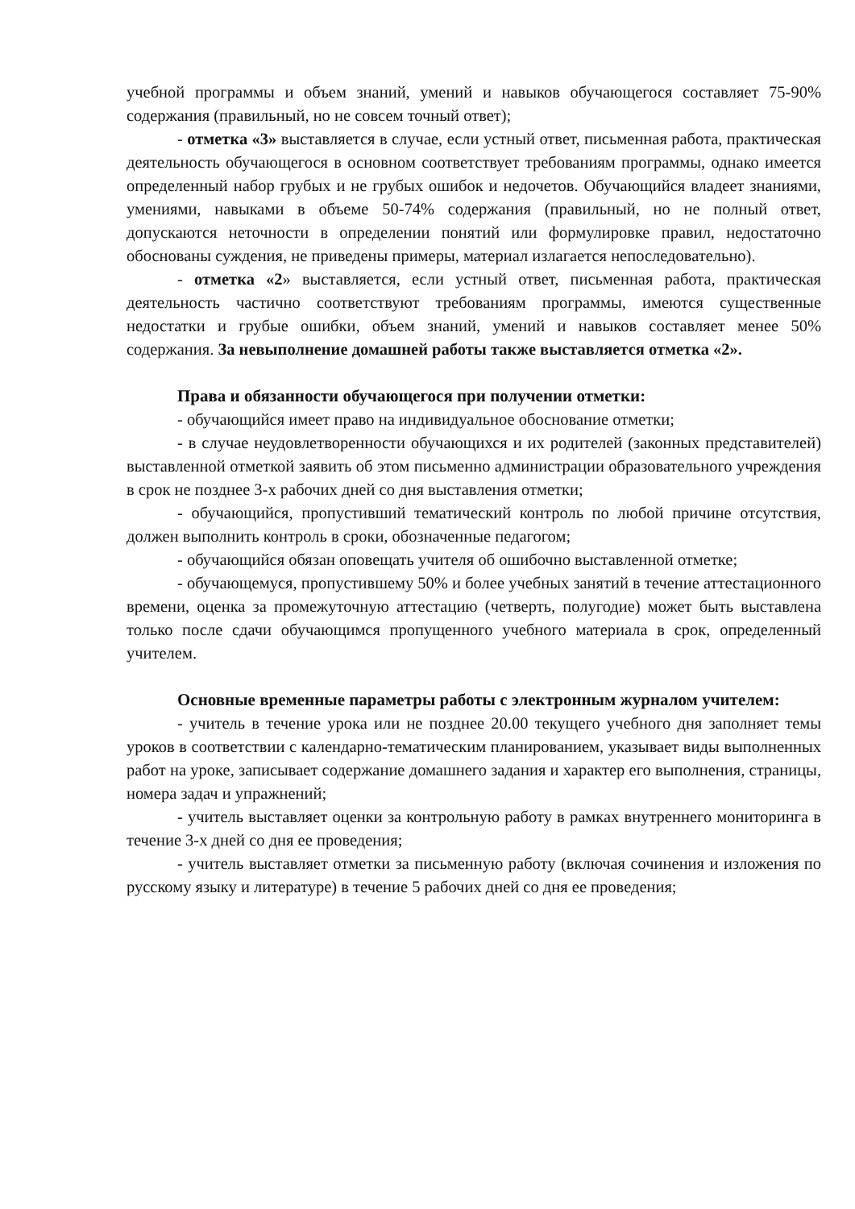учебной программы и объем знаний, умений и навыков обучающегося составляет 75-90% содержания (правильный, но не совсем точный ответ);
- отметка «3» выставляется в случае, если устный ответ, письменная работа, практическая деятельность обучающегося в основном соответствует требованиям программы, однако имеется определенный набор грубых и не грубых ошибок и недочетов. Обучающийся владеет знаниями, умениями, навыками в объеме 50-74% содержания (правильный, но не полный ответ, допускаются неточности в определении понятий или формулировке правил, недостаточно обоснованы суждения, не приведены примеры, материал излагается непоследовательно).
- отметка «2» выставляется, если устный ответ, письменная работа, практическая деятельность частично соответствуют требованиям программы, имеются существенные недостатки и грубые ошибки, объем знаний, умений и навыков составляет менее 50% содержания. За невыполнение домашней работы также выставляется отметка «2».
Права и обязанности обучающегося при получении отметки:
- обучающийся имеет право на индивидуальное обоснование отметки;
- в случае неудовлетворенности обучающихся и их родителей (законных представителей) выставленной отметкой заявить об этом письменно администрации образовательного учреждения в срок не позднее 3-х рабочих дней со дня выставления отметки;
- обучающийся, пропустивший тематический контроль по любой причине отсутствия, должен выполнить контроль в сроки, обозначенные педагогом;
- обучающийся обязан оповещать учителя об ошибочно выставленной отметке;
- обучающемуся, пропустившему 50% и более учебных занятий в течение аттестационного времени, оценка за промежуточную аттестацию (четверть, полугодие) может быть выставлена только после сдачи обучающимся пропущенного учебного материала в срок, определенный учителем.
Основные временные параметры работы с электронным журналом учителем:
- учитель в течение урока или не позднее 20.00 текущего учебного дня заполняет темы уроков в соответствии с календарно-тематическим планированием, указывает виды выполненных работ на уроке, записывает содержание домашнего задания и характер его выполнения, страницы, номера задач и упражнений;
- учитель выставляет оценки за контрольную работу в рамках внутреннего мониторинга в течение 3-х дней со дня ее проведения;
- учитель выставляет отметки за письменную работу (включая сочинения и изложения по русскому языку и литературе) в течение 5 рабочих дней со дня ее проведения;